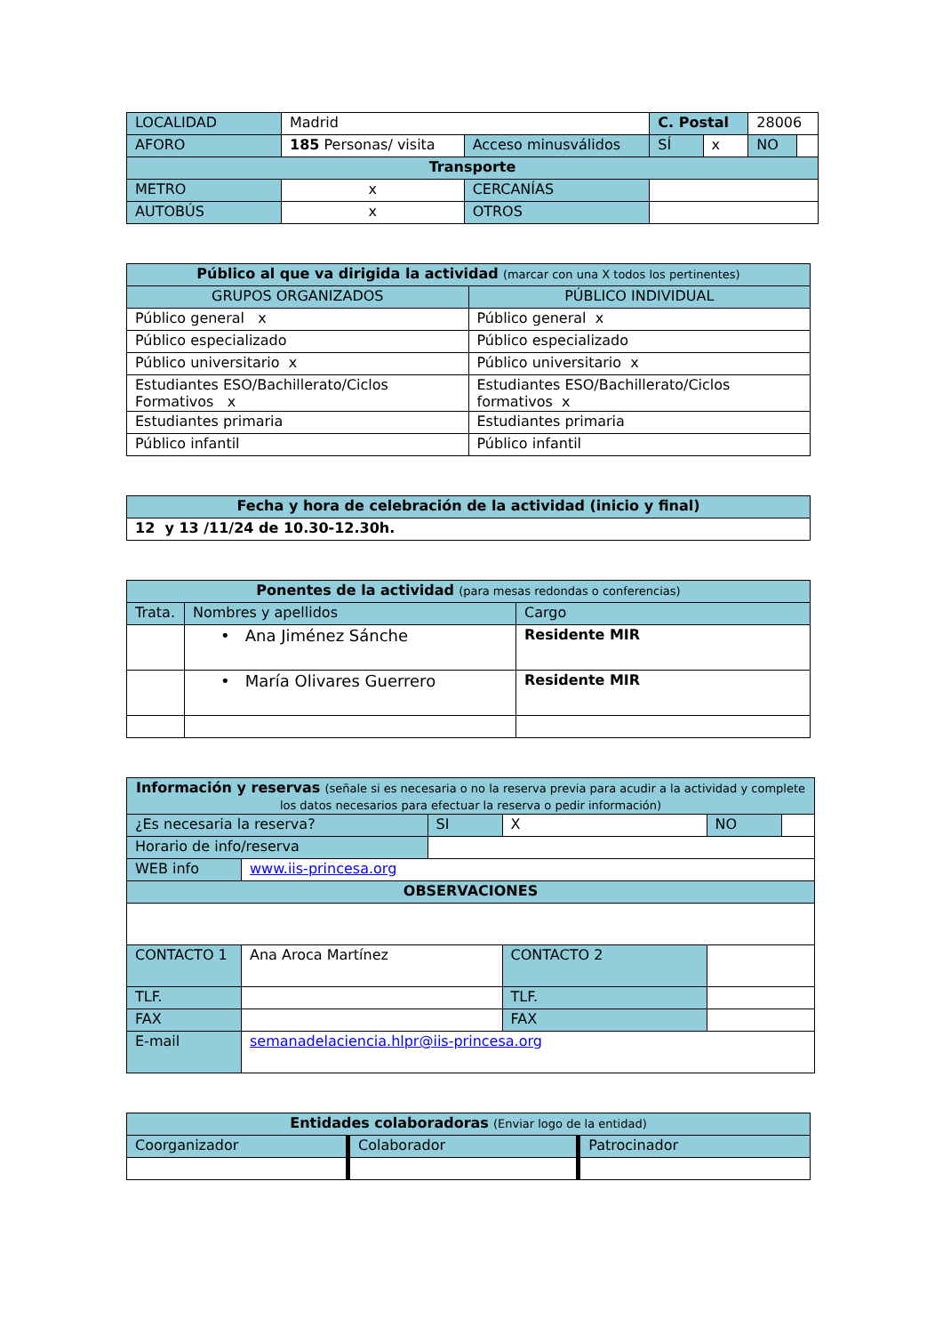| LOCALIDAD | Madrid | | C. Postal | | 28006 | |
| AFORO | 185 Personas/ visita | Acceso minusválidos | SÍ | x | NO | |
| Transporte | | | | | | |
| METRO | x | CERCANÍAS | | | | |
| AUTOBÚS | x | OTROS | | | | |
| Público al que va dirigida la actividad (marcar con una X todos los pertinentes) | |
| GRUPOS ORGANIZADOS | PÚBLICO INDIVIDUAL |
| Público general x | Público general x |
| Público especializado | Público especializado |
| Público universitario x | Público universitario x |
| Estudiantes ESO/Bachillerato/Ciclos Formativos x | Estudiantes ESO/Bachillerato/Ciclos formativos x |
| Estudiantes primaria | Estudiantes primaria |
| Público infantil | Público infantil |
| Fecha y hora de celebración de la actividad (inicio y final) |
| 12 y 13 /11/24 de 10.30-12.30h. |
| Ponentes de la actividad (para mesas redondas o conferencias) | | |
| Trata. | Nombres y apellidos | Cargo |
| | • Ana Jiménez Sánche | Residente MIR |
| | • María Olivares Guerrero | Residente MIR |
| Información y reservas (señale si es necesaria o no la reserva previa para acudir a la actividad y complete los datos necesarios para efectuar la reserva o pedir información) | | | | | |
| ¿Es necesaria la reserva? | | SI | X | NO | |
| Horario de info/reserva | | | | | |
| WEB info | www.iis-princesa.org | | | | |
| OBSERVACIONES | | | | | |
| CONTACTO 1 | Ana Aroca Martínez | | CONTACTO 2 | | |
| TLF. | | | TLF. | | |
| FAX | | | FAX | | |
| E-mail | semanadelaciencia.hlpr@iis-princesa.org | | | | |
| Entidades colaboradoras (Enviar logo de la entidad) | | |
| Coorganizador | Colaborador | Patrocinador |